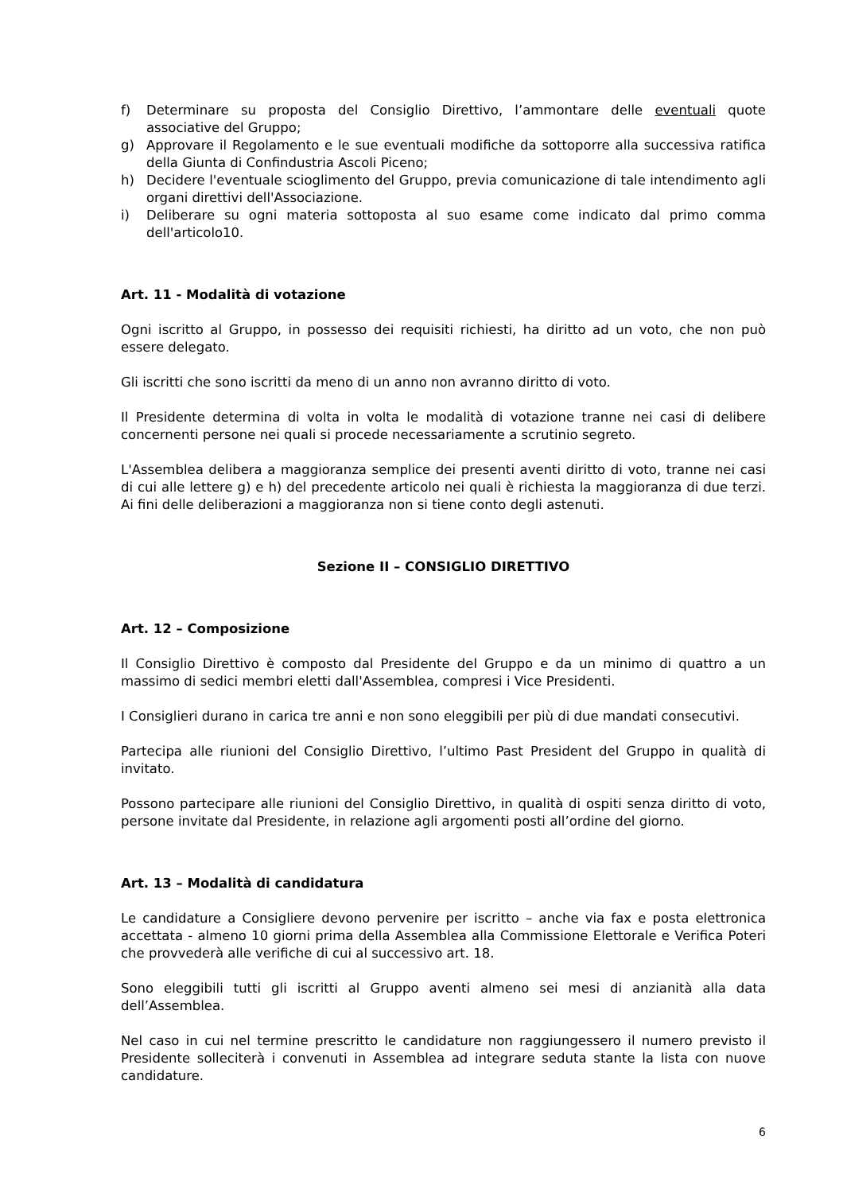f) Determinare su proposta del Consiglio Direttivo, l’ammontare delle eventuali quote associative del Gruppo;
g) Approvare il Regolamento e le sue eventuali modifiche da sottoporre alla successiva ratifica della Giunta di Confindustria Ascoli Piceno;
h) Decidere l'eventuale scioglimento del Gruppo, previa comunicazione di tale intendimento agli organi direttivi dell'Associazione.
i) Deliberare su ogni materia sottoposta al suo esame come indicato dal primo comma dell'articolo10.
Art. 11 - Modalità di votazione
Ogni iscritto al Gruppo, in possesso dei requisiti richiesti, ha diritto ad un voto, che non può essere delegato.
Gli iscritti che sono iscritti da meno di un anno non avranno diritto di voto.
Il Presidente determina di volta in volta le modalità di votazione tranne nei casi di delibere concernenti persone nei quali si procede necessariamente a scrutinio segreto.
L'Assemblea delibera a maggioranza semplice dei presenti aventi diritto di voto, tranne nei casi di cui alle lettere g) e h) del precedente articolo nei quali è richiesta la maggioranza di due terzi. Ai fini delle deliberazioni a maggioranza non si tiene conto degli astenuti.
Sezione II – CONSIGLIO DIRETTIVO
Art. 12 – Composizione
Il Consiglio Direttivo è composto dal Presidente del Gruppo e da un minimo di quattro a un massimo di sedici membri eletti dall'Assemblea, compresi i Vice Presidenti.
I Consiglieri durano in carica tre anni e non sono eleggibili per più di due mandati consecutivi.
Partecipa alle riunioni del Consiglio Direttivo, l’ultimo Past President del Gruppo in qualità di invitato.
Possono partecipare alle riunioni del Consiglio Direttivo, in qualità di ospiti senza diritto di voto, persone invitate dal Presidente, in relazione agli argomenti posti all’ordine del giorno.
Art. 13 – Modalità di candidatura
Le candidature a Consigliere devono pervenire per iscritto – anche via fax e posta elettronica accettata - almeno 10 giorni prima della Assemblea alla Commissione Elettorale e Verifica Poteri che provvederà alle verifiche di cui al successivo art. 18.
Sono eleggibili tutti gli iscritti al Gruppo aventi almeno sei mesi di anzianità alla data dell’Assemblea.
Nel caso in cui nel termine prescritto le candidature non raggiungessero il numero previsto il Presidente solleciterà i convenuti in Assemblea ad integrare seduta stante la lista con nuove candidature.
6